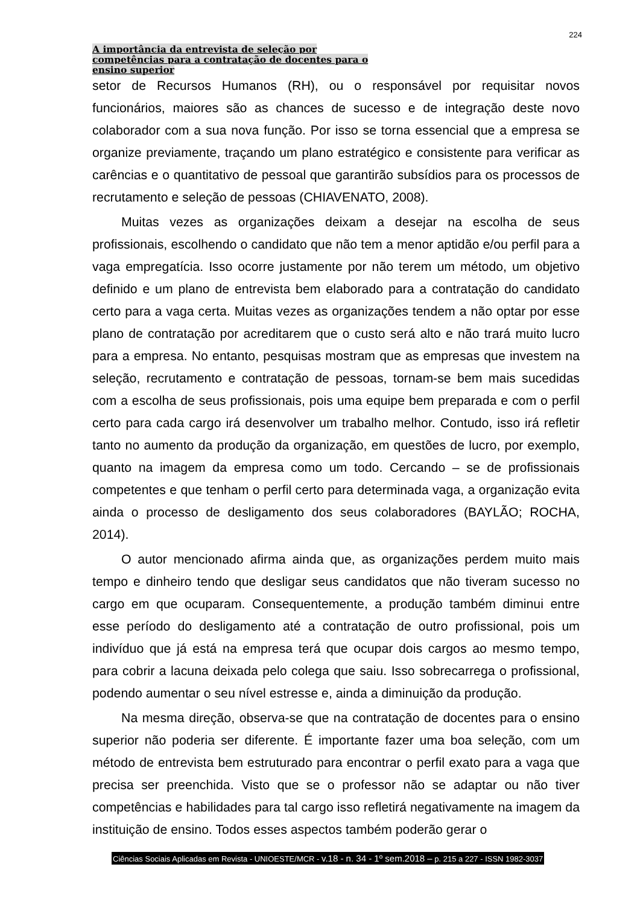224
A importância da entrevista de seleção por
competências para a contratação de docentes para o
ensino superior
setor de Recursos Humanos (RH), ou o responsável por requisitar novos funcionários, maiores são as chances de sucesso e de integração deste novo colaborador com a sua nova função. Por isso se torna essencial que a empresa se organize previamente, traçando um plano estratégico e consistente para verificar as carências e o quantitativo de pessoal que garantirão subsídios para os processos de recrutamento e seleção de pessoas (CHIAVENATO, 2008).
Muitas vezes as organizações deixam a desejar na escolha de seus profissionais, escolhendo o candidato que não tem a menor aptidão e/ou perfil para a vaga empregatícia. Isso ocorre justamente por não terem um método, um objetivo definido e um plano de entrevista bem elaborado para a contratação do candidato certo para a vaga certa. Muitas vezes as organizações tendem a não optar por esse plano de contratação por acreditarem que o custo será alto e não trará muito lucro para a empresa. No entanto, pesquisas mostram que as empresas que investem na seleção, recrutamento e contratação de pessoas, tornam-se bem mais sucedidas com a escolha de seus profissionais, pois uma equipe bem preparada e com o perfil certo para cada cargo irá desenvolver um trabalho melhor. Contudo, isso irá refletir tanto no aumento da produção da organização, em questões de lucro, por exemplo, quanto na imagem da empresa como um todo. Cercando – se de profissionais competentes e que tenham o perfil certo para determinada vaga, a organização evita ainda o processo de desligamento dos seus colaboradores (BAYLÃO; ROCHA, 2014).
O autor mencionado afirma ainda que, as organizações perdem muito mais tempo e dinheiro tendo que desligar seus candidatos que não tiveram sucesso no cargo em que ocuparam. Consequentemente, a produção também diminui entre esse período do desligamento até a contratação de outro profissional, pois um indivíduo que já está na empresa terá que ocupar dois cargos ao mesmo tempo, para cobrir a lacuna deixada pelo colega que saiu. Isso sobrecarrega o profissional, podendo aumentar o seu nível estresse e, ainda a diminuição da produção.
Na mesma direção, observa-se que na contratação de docentes para o ensino superior não poderia ser diferente. É importante fazer uma boa seleção, com um método de entrevista bem estruturado para encontrar o perfil exato para a vaga que precisa ser preenchida. Visto que se o professor não se adaptar ou não tiver competências e habilidades para tal cargo isso refletirá negativamente na imagem da instituição de ensino. Todos esses aspectos também poderão gerar o
Ciências Sociais Aplicadas em Revista - UNIOESTE/MCR - v.18 - n. 34 - 1º sem.2018 – p. 215 a 227 - ISSN 1982-3037